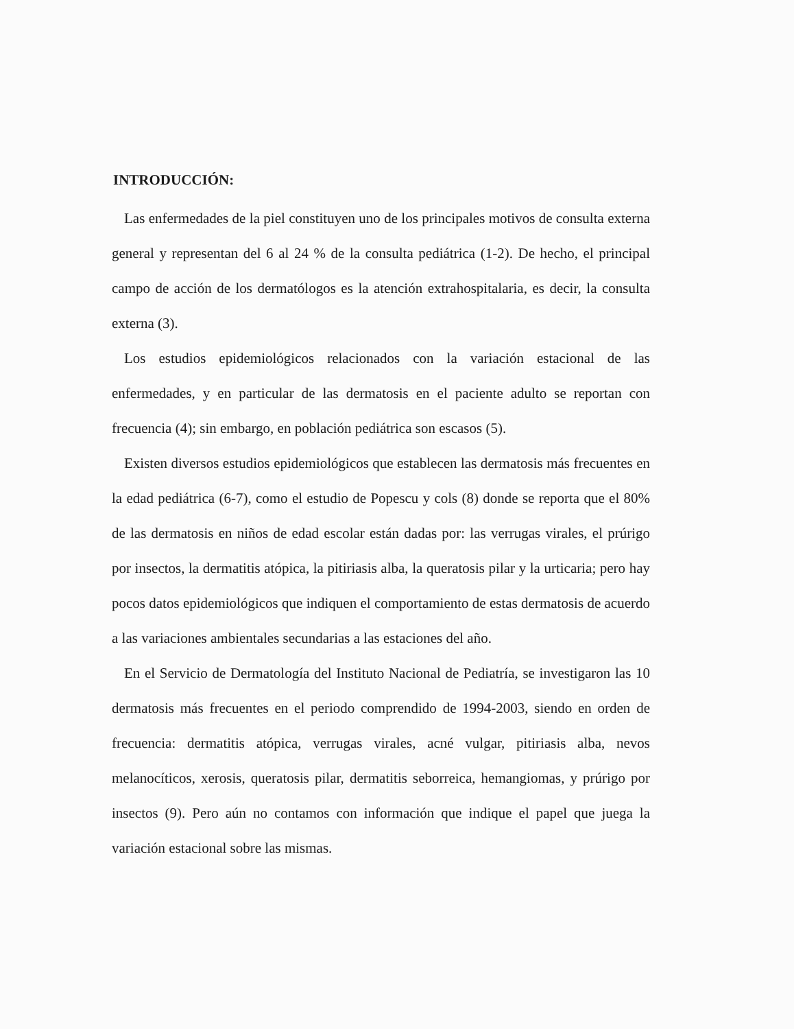INTRODUCCIÓN:
Las enfermedades de la piel constituyen uno de los principales motivos de consulta externa general y representan del 6 al 24 % de la consulta pediátrica (1-2). De hecho, el principal campo de acción de los dermatólogos es la atención extrahospitalaria, es decir, la consulta externa (3).
Los estudios epidemiológicos relacionados con la variación estacional de las enfermedades, y en particular de las dermatosis en el paciente adulto se reportan con frecuencia (4); sin embargo, en población pediátrica son escasos (5).
Existen diversos estudios epidemiológicos que establecen las dermatosis más frecuentes en la edad pediátrica (6-7), como el estudio de Popescu y cols (8) donde se reporta que el 80% de las dermatosis en niños de edad escolar están dadas por: las verrugas virales, el prúrigo por insectos, la dermatitis atópica, la pitiriasis alba, la queratosis pilar y la urticaria; pero hay pocos datos epidemiológicos que indiquen el comportamiento de estas dermatosis de acuerdo a las variaciones ambientales secundarias a las estaciones del año.
En el Servicio de Dermatología del Instituto Nacional de Pediatría, se investigaron las 10 dermatosis más frecuentes en el periodo comprendido de 1994-2003, siendo en orden de frecuencia: dermatitis atópica, verrugas virales, acné vulgar, pitiriasis alba, nevos melanocíticos, xerosis, queratosis pilar, dermatitis seborreica, hemangiomas, y prúrigo por insectos (9). Pero aún no contamos con información que indique el papel que juega la variación estacional sobre las mismas.